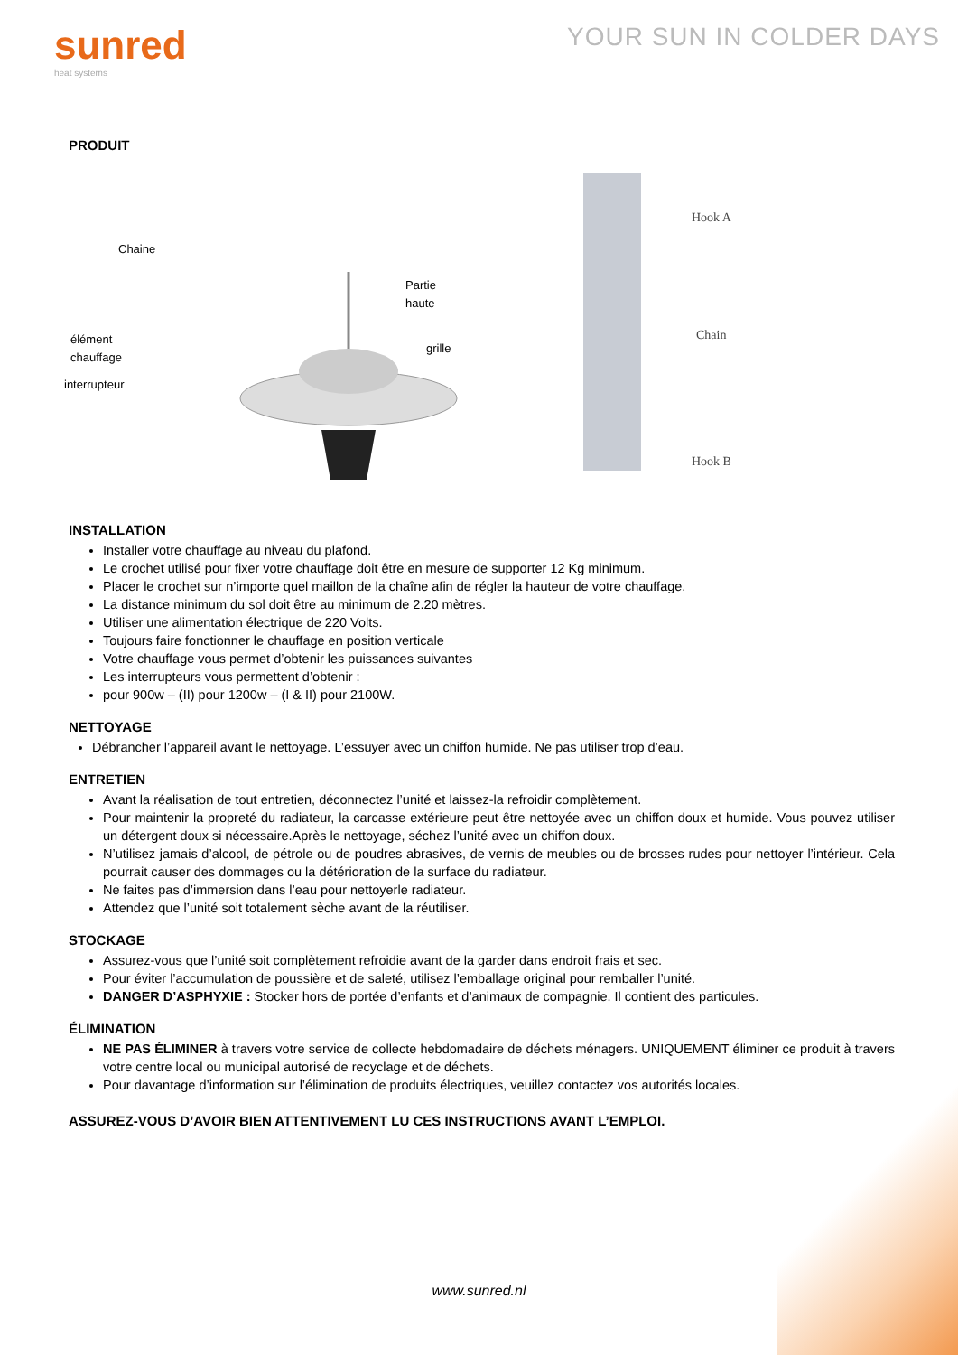sunred
heat systems
YOUR SUN IN COLDER DAYS
PRODUIT
Chaine
Partie
haute
élément
chauffage
grille
interrupteur
Hook A
Chain
Hook B
INSTALLATION
Installer votre chauffage au niveau du plafond.
Le crochet utilisé pour fixer votre chauffage doit être en mesure de supporter 12 Kg minimum.
Placer le crochet sur n’importe quel maillon de la chaîne afin de régler la hauteur de votre chauffage.
La distance minimum du sol doit être au minimum de 2.20 mètres.
Utiliser une alimentation électrique de 220 Volts.
Toujours faire fonctionner le chauffage en position verticale
Votre chauffage vous permet d’obtenir les puissances suivantes
Les interrupteurs vous permettent d’obtenir :
pour 900w – (II) pour 1200w – (I & II) pour 2100W.
NETTOYAGE
Débrancher l’appareil avant le nettoyage. L’essuyer avec un chiffon humide. Ne pas utiliser trop d’eau.
ENTRETIEN
Avant la réalisation de tout entretien, déconnectez l’unité et laissez-la refroidir complètement.
Pour maintenir la propreté du radiateur, la carcasse extérieure peut être nettoyée avec un chiffon doux et humide. Vous pouvez utiliser un détergent doux si nécessaire.Après le nettoyage, séchez l’unité avec un chiffon doux.
N’utilisez jamais d’alcool, de pétrole ou de poudres abrasives, de vernis de meubles ou de brosses rudes pour nettoyer l’intérieur. Cela pourrait causer des dommages ou la détérioration de la surface du radiateur.
Ne faites pas d’immersion dans l’eau pour nettoyerle radiateur.
Attendez que l’unité soit totalement sèche avant de la réutiliser.
STOCKAGE
Assurez-vous que l’unité soit complètement refroidie avant de la garder dans endroit frais et sec.
Pour éviter l’accumulation de poussière et de saleté, utilisez l’emballage original pour remballer l’unité.
DANGER D’ASPHYXIE : Stocker hors de portée d’enfants et d’animaux de compagnie. Il contient des particules.
ÉLIMINATION
NE PAS ÉLIMINER à travers votre service de collecte hebdomadaire de déchets ménagers. UNIQUEMENT éliminer ce produit à travers votre centre local ou municipal autorisé de recyclage et de déchets.
Pour davantage d’information sur l’élimination de produits électriques, veuillez contactez vos autorités locales.
ASSUREZ-VOUS D’AVOIR BIEN ATTENTIVEMENT LU CES INSTRUCTIONS AVANT L’EMPLOI.
www.sunred.nl